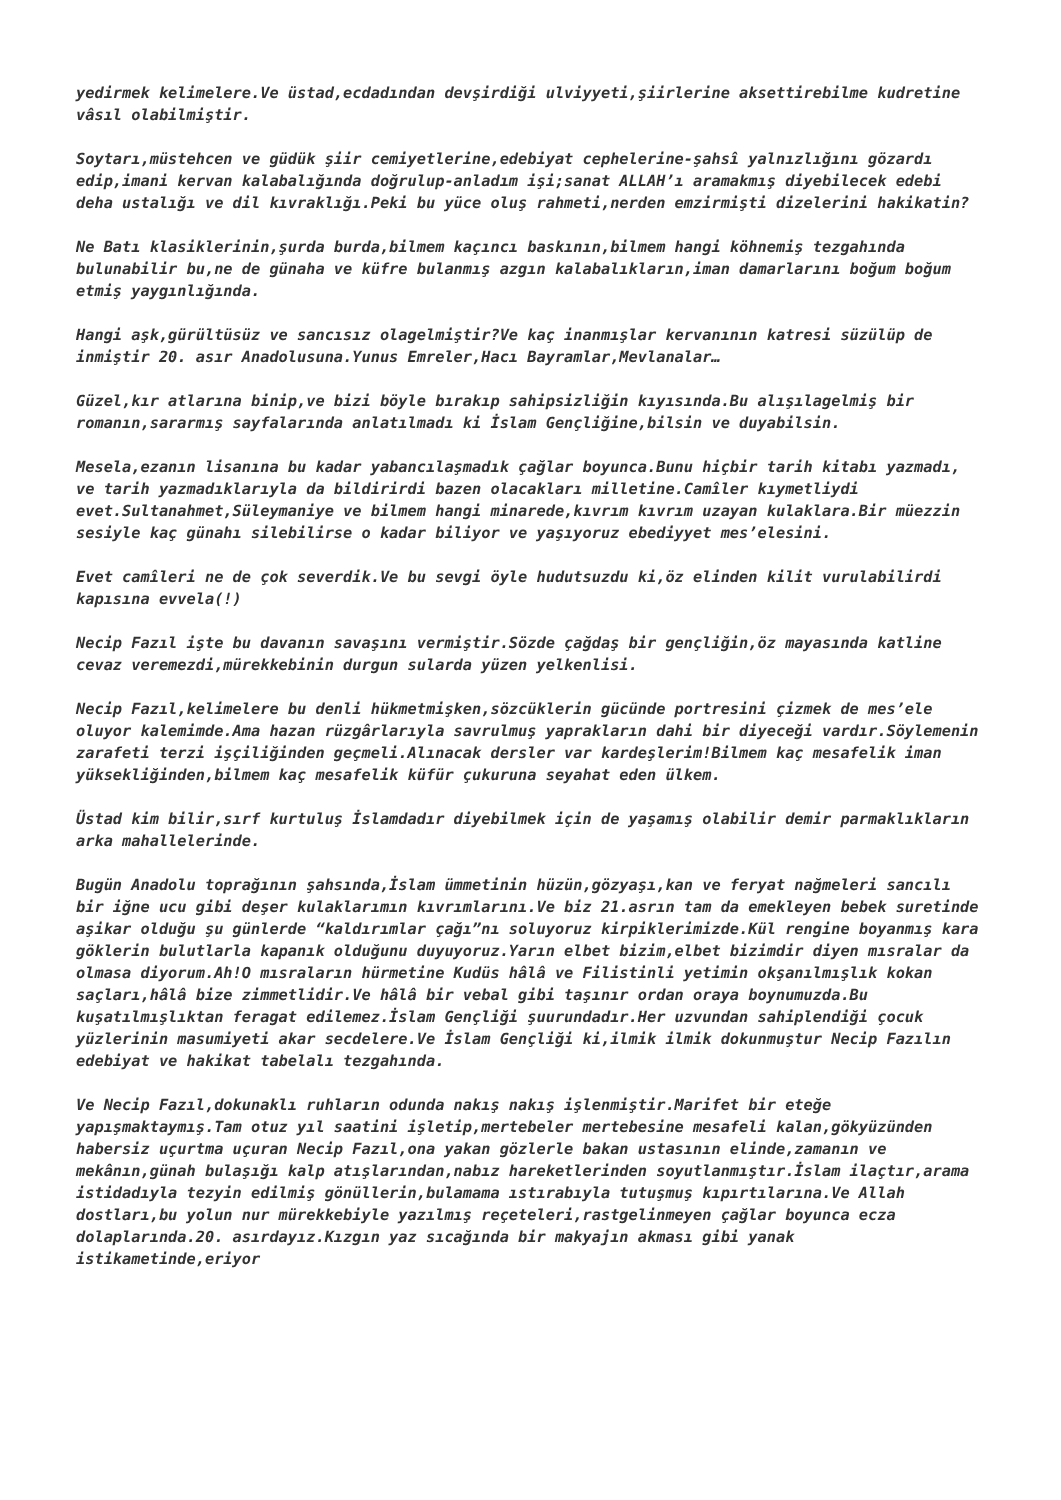yedirmek kelimelere.Ve üstad,ecdadından devşirdiği ulviyyeti,şiirlerine aksettirebilme kudretine vâsıl olabilmiştir.
Soytarı,müstehcen ve güdük şiir cemiyetlerine,edebiyat cephelerine-şahsî yalnızlığını gözardı edip,imani kervan kalabalığında doğrulup-anladım işi;sanat ALLAH’ı aramakmış diyebilecek edebi deha ustalığı ve dil kıvraklığı.Peki bu yüce oluş rahmeti,nerden emzirmişti dizelerini hakikatin?
Ne Batı klasiklerinin,şurda burda,bilmem kaçıncı baskının,bilmem hangi köhnemiş tezgahında bulunabilir bu,ne de günaha ve küfre bulanmış azgın kalabalıkların,iman damarlarını boğum boğum etmiş yaygınlığında.
Hangi aşk,gürültüsüz ve sancısız olagelmiştir?Ve kaç inanmışlar kervanının katresi süzülüp de inmiştir 20. asır Anadolusuna.Yunus Emreler,Hacı Bayramlar,Mevlanalar…
Güzel,kır atlarına binip,ve bizi böyle bırakıp sahipsizliğin kıyısında.Bu alışılagelmiş bir romanın,sararmış sayfalarında anlatılmadı ki İslam Gençliğine,bilsin ve duyabilsin.
Mesela,ezanın lisanına bu kadar yabancılaşmadık çağlar boyunca.Bunu hiçbir tarih kitabı yazmadı, ve tarih yazmadıklarıyla da bildirirdi bazen olacakları milletine.Camîler kıymetliydi evet.Sultanahmet,Süleymaniye ve bilmem hangi minarede,kıvrım kıvrım uzayan kulaklara.Bir müezzin sesiyle kaç günahı silebilirse o kadar biliyor ve yaşıyoruz ebediyyet mes’elesini.
Evet camîleri ne de çok severdik.Ve bu sevgi öyle hudutsuzdu ki,öz elinden kilit vurulabilirdi kapısına evvela(!)
Necip Fazıl işte bu davanın savaşını vermiştir.Sözde çağdaş bir gençliğin,öz mayasında katline cevaz veremezdi,mürekkebinin durgun sularda yüzen yelkenlisi.
Necip Fazıl,kelimelere bu denli hükmetmişken,sözcüklerin gücünde portresini çizmek de mes’ele oluyor kalemimde.Ama hazan rüzgârlarıyla savrulmuş yaprakların dahi bir diyeceği vardır.Söylemenin zarafeti terzi işçiliğinden geçmeli.Alınacak dersler var kardeşlerim!Bilmem kaç mesafelik iman yüksekliğinden,bilmem kaç mesafelik küfür çukuruna seyahat eden ülkem.
Üstad kim bilir,sırf kurtuluş İslamdadır diyebilmek için de yaşamış olabilir demir parmaklıkların arka mahallelerinde.
Bugün Anadolu toprağının şahsında,İslam ümmetinin hüzün,gözyaşı,kan ve feryat nağmeleri sancılı bir iğne ucu gibi deşer kulaklarımın kıvrımlarını.Ve biz 21.asrın tam da emekleyen bebek suretinde aşikar olduğu şu günlerde “kaldırımlar çağı”nı soluyoruz kirpiklerimizde.Kül rengine boyanmış kara göklerin bulutlarla kapanık olduğunu duyuyoruz.Yarın elbet bizim,elbet bizimdir diyen mısralar da olmasa diyorum.Ah!O mısraların hürmetine Kudüs hâlâ ve Filistinli yetimin okşanılmışlık kokan saçları,hâlâ bize zimmetlidir.Ve hâlâ bir vebal gibi taşınır ordan oraya boynumuzda.Bu kuşatılmışlıktan feragat edilemez.İslam Gençliği şuurundadır.Her uzvundan sahiplendiği çocuk yüzlerinin masumiyeti akar secdelere.Ve İslam Gençliği ki,ilmik ilmik dokunmuştur Necip Fazılın edebiyat ve hakikat tabelalı tezgahında.
Ve Necip Fazıl,dokunaklı ruhların odunda nakış nakış işlenmiştir.Marifet bir eteğe yapışmaktaymış.Tam otuz yıl saatini işletip,mertebeler mertebesine mesafeli kalan,gökyüzünden habersiz uçurtma uçuran Necip Fazıl,ona yakan gözlerle bakan ustasının elinde,zamanın ve mekânın,günah bulaşığı kalp atışlarından,nabız hareketlerinden soyutlanmıştır.İslam ilaçtır,arama istidadıyla tezyin edilmiş gönüllerin,bulamama ıstırabıyla tutuşmuş kıpırtılarına.Ve Allah dostları,bu yolun nur mürekkebiyle yazılmış reçeteleri,rastgelinmeyen çağlar boyunca ecza dolaplarında.20. asırdayız.Kızgın yaz sıcağında bir makyajın akması gibi yanak istikametinde,eriyor